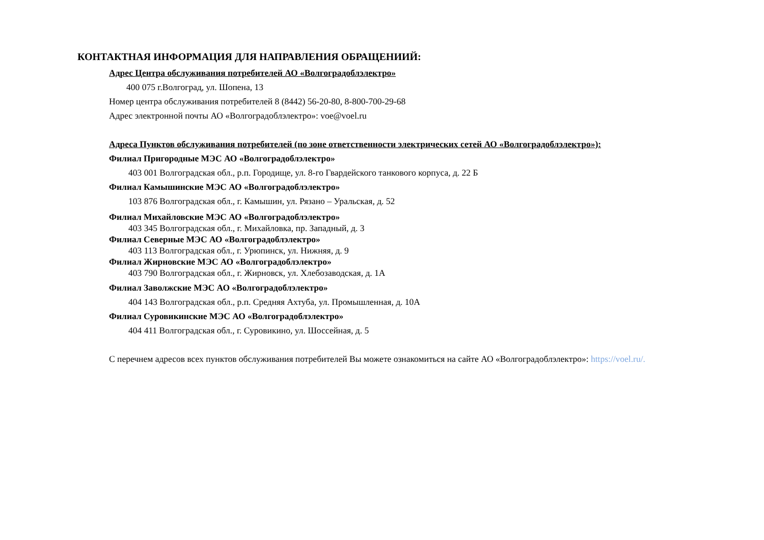КОНТАКТНАЯ ИНФОРМАЦИЯ ДЛЯ НАПРАВЛЕНИЯ ОБРАЩЕНИИЙ:
Адрес Центра обслуживания потребителей АО «Волгоградоблэлектро»
400 075 г.Волгоград, ул. Шопена, 13
Номер центра обслуживания потребителей 8 (8442) 56-20-80, 8-800-700-29-68
Адрес электронной почты АО «Волгоградоблэлектро»: voe@voel.ru
Адреса Пунктов обслуживания потребителей (по зоне ответственности электрических сетей АО «Волгоградоблэлектро»):
Филиал Пригородные МЭС АО «Волгоградоблэлектро»
403 001 Волгоградская обл., р.п. Городище, ул. 8-го Гвардейского танкового корпуса, д. 22 Б
Филиал Камышинские МЭС АО «Волгоградоблэлектро»
103 876 Волгоградская обл., г. Камышин, ул. Рязано – Уральская, д. 52
Филиал Михайловские МЭС АО «Волгоградоблэлектро»
403 345 Волгоградская обл., г. Михайловка, пр. Западный, д. 3
Филиал Северные МЭС АО «Волгоградоблэлектро»
403 113 Волгоградская обл., г. Урюпинск, ул. Нижняя, д. 9
Филиал Жирновские МЭС АО «Волгоградоблэлектро»
403 790 Волгоградская обл., г. Жирновск, ул. Хлебозаводская, д. 1А
Филиал Заволжские МЭС АО «Волгоградоблэлектро»
404 143 Волгоградская обл., р.п. Средняя Ахтуба, ул. Промышленная, д. 10А
Филиал Суровикинские МЭС АО «Волгоградоблэлектро»
404 411 Волгоградская обл., г. Суровикино, ул. Шоссейная, д. 5
С перечнем адресов всех пунктов обслуживания потребителей Вы можете ознакомиться на сайте АО «Волгоградоблэлектро»: https://voel.ru/.